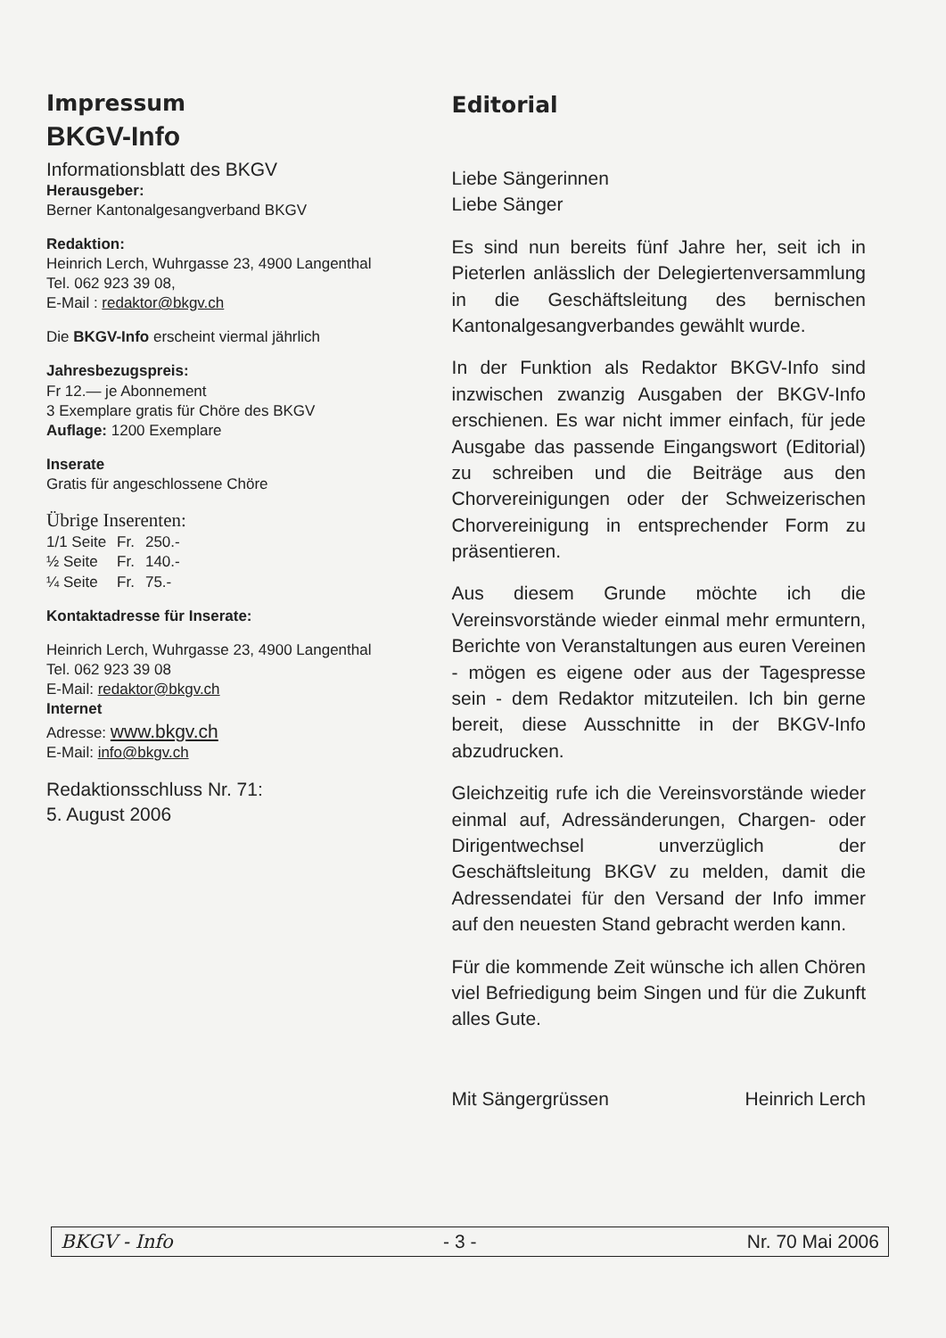Impressum
BKGV-Info
Informationsblatt des BKGV
Herausgeber:
Berner Kantonalgesangverband BKGV
Redaktion:
Heinrich Lerch, Wuhrgasse 23, 4900 Langenthal
Tel. 062 923 39 08,
E-Mail : redaktor@bkgv.ch
Die BKGV-Info erscheint viermal jährlich
Jahresbezugspreis:
Fr 12.— je Abonnement
3 Exemplare gratis für Chöre des BKGV
Auflage: 1200 Exemplare
Inserate
Gratis für angeschlossene Chöre
Übrige Inserenten:
| 1/1 Seite | Fr. | 250.- |
| ½ Seite | Fr. | 140.- |
| ¼ Seite | Fr. | 75.- |
Kontaktadresse für Inserate:
Heinrich Lerch, Wuhrgasse 23, 4900 Langenthal
Tel. 062 923 39 08
E-Mail: redaktor@bkgv.ch
Internet
Adresse: www.bkgv.ch
E-Mail: info@bkgv.ch
Redaktionsschluss Nr. 71:
5. August 2006
Editorial
Liebe Sängerinnen
Liebe Sänger
Es sind nun bereits fünf Jahre her, seit ich in Pieterlen anlässlich der Delegiertenversammlung in die Geschäftsleitung des bernischen Kantonalgesangverbandes gewählt wurde.
In der Funktion als Redaktor BKGV-Info sind inzwischen zwanzig Ausgaben der BKGV-Info erschienen. Es war nicht immer einfach, für jede Ausgabe das passende Eingangswort (Editorial) zu schreiben und die Beiträge aus den Chorvereinigungen oder der Schweizerischen Chorvereinigung in entsprechender Form zu präsentieren.
Aus diesem Grunde möchte ich die Vereinsvorstände wieder einmal mehr ermuntern, Berichte von Veranstaltungen aus euren Vereinen - mögen es eigene oder aus der Tagespresse sein - dem Redaktor mitzuteilen. Ich bin gerne bereit, diese Ausschnitte in der BKGV-Info abzudrucken.
Gleichzeitig rufe ich die Vereinsvorstände wieder einmal auf, Adressänderungen, Chargen- oder Dirigentwechsel unverzüglich der Geschäftsleitung BKGV zu melden, damit die Adressendatei für den Versand der Info immer auf den neuesten Stand gebracht werden kann.
Für die kommende Zeit wünsche ich allen Chören viel Befriedigung beim Singen und für die Zukunft alles Gute.
Mit Sängergrüssen Heinrich Lerch
BKGV - Info - 3 - Nr. 70 Mai 2006